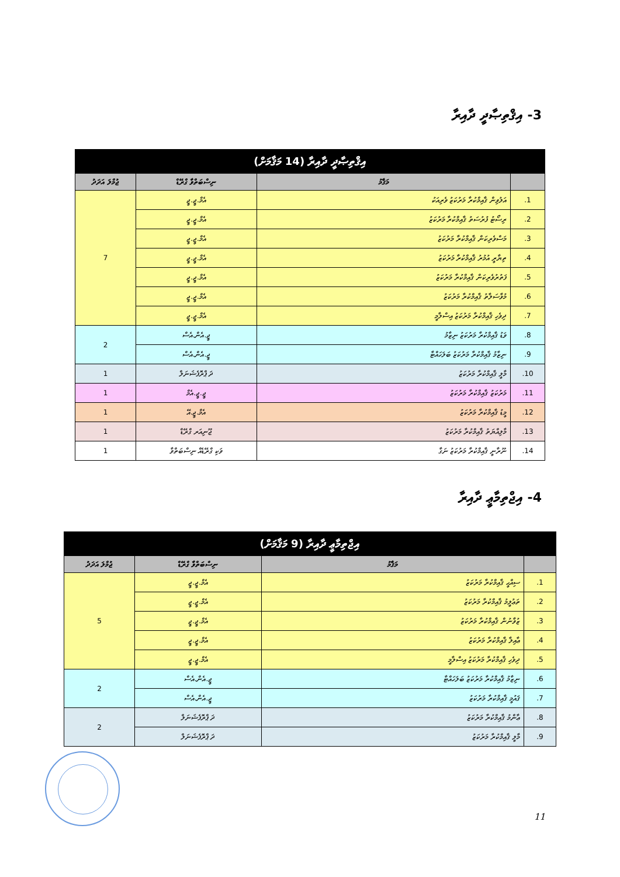3- އިޤްތިޞާދީ ދާއިރާ
| އިޤްތިޞާދީ ދާއިރާ (14 މަޤާމަށް) | | | |
| --- | --- | --- | --- |
| | މަޤާމު | ނިސްބަތްވާ ގްރޭޑް | ޖުމްލަ އަދަދު |
| 1. | އަލުވިން ޤާއިމްކުރާ މަރުކަޒު ވެރިއަކު | އެމް.ޖީ.ޖީ | 7 |
| 2. | ރިސޯޓު ފުރުސަތު ޤާއިމްކުރާ މަރުކަޒު | އެމް.ޖީ.ޖީ | |
| 3. | މަސްވެރިކަން ޤާއިމްކުރާ މަރުކަޒު | އެމް.ޖީ.ޖީ | |
| 4. | ތިޔާރީ އުމުރު ޤާއިމްކުރާ މަރުކަޒު | އެމް.ޖީ.ޖީ | |
| 5. | ފަތުރުވެރިކަން ޤާއިމްކުރާ މަރުކަޒު | އެމް.ޖީ.ޖީ | |
| 6. | މުވާސަލާތު ޤާއިމްކުރާ މަރުކަޒު | އެމް.ޖީ.ޖީ | |
| 7. | ދިވެހި ޤާއިމްކުރާ މަރުކަޒު އިސްލާމީ | އެމް.ޖީ.ޖީ | |
| 8. | ވަޑު ޤާއިމްކުރާ މަރުކަޒު ނިޒާމު | ޖީ.އެން.އެސް | 2 |
| 9. | ނިޒާމު ޤާއިމްކުރާ މަރުކަޒު ބަލަހައްޓާ | ޖީ.އެން.އެސް | |
| 10. | މާލީ ޤާއިމްކުރާ މަރުކަޒު | ދަ ޕްރޮފެޝަނަލް | 1 |
| 11. | މަރުކަޒު ޤާއިމްކުރާ މަރުކަޒު | ޖީ.ޖީ.އެމް | 1 |
| 12. | މީޑު ޤާއިމްކުރާ މަރުކަޒު | އެމް.ޖީ.އޭ | 1 |
| 13. | މާލިއްޔަތު ޤާއިމްކުރާ މަރުކަޒު | ޖޫނިއަރ ގްރޭޑް | 1 |
| 14. | ނޫރާނީ ޤާއިމްކުރާ މަރުކަޒު ނަގާ | ވަކި ގްރޭޑެއް ނިސްބަތްވާ | 1 |
4- އިޖްތިމާޢީ ދާއިރާ
| އިޖްތިމާޢީ ދާއިރާ (9 މަޤާމަށް) | | | |
| --- | --- | --- | --- |
| | މަޤާމު | ނިސްބަތްވާ ގްރޭޑް | ޖުމްލަ އަދަދު |
| 1. | ސިއްޙީ ޤާއިމްކުރާ މަރުކަޒު | އެމް.ޖީ.ޖީ | 5 |
| 2. | ތަޢުލީމު ޤާއިމްކުރާ މަރުކަޒު | އެމް.ޖީ.ޖީ | |
| 3. | ޒުވާނުން ޤާއިމްކުރާ މަރުކަޒު | އެމް.ޖީ.ޖީ | |
| 4. | ޢާއިލާ ޤާއިމްކުރާ މަރުކަޒު | އެމް.ޖީ.ޖީ | |
| 5. | ދިވެހި ޤާއިމްކުރާ މަރުކަޒު އިސްލާމީ | އެމް.ޖީ.ޖީ | |
| 6. | ނިޒާމު ޤާއިމްކުރާ މަރުކަޒު ބަލަހައްޓާ | ޖީ.އެން.އެސް | 2 |
| 7. | ޤައުމީ ޤާއިމްކުރާ މަރުކަޒު | ޖީ.އެން.އެސް | |
| 8. | ޢާންމު ޤާއިމްކުރާ މަރުކަޒު | ދަ ޕްރޮފެޝަނަލް | 2 |
| 9. | މާލީ ޤާއިމްކުރާ މަރުކަޒު | ދަ ޕްރޮފެޝަނަލް | |
11